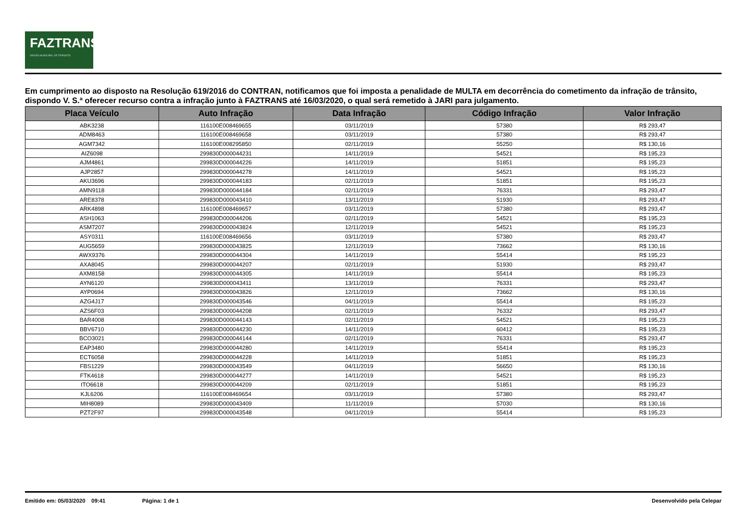FAZTRANS
ÓRGÃO MUNICIPAL DE TRÂNSITO
Em cumprimento ao disposto na Resolução 619/2016 do CONTRAN, notificamos que foi imposta a penalidade de MULTA em decorrência do cometimento da infração de trânsito, dispondo V. S.ª oferecer recurso contra a infração junto à FAZTRANS até 16/03/2020, o qual será remetido à JARI para julgamento.
| Placa Veículo | Auto Infração | Data Infração | Código Infração | Valor Infração |
| --- | --- | --- | --- | --- |
| ABK3238 | 116100E008469655 | 03/11/2019 | 57380 | R$ 293,47 |
| ADM8463 | 116100E008469658 | 03/11/2019 | 57380 | R$ 293,47 |
| AGM7342 | 116100E008295850 | 02/11/2019 | 55250 | R$ 130,16 |
| AIZ6098 | 299830D000044231 | 14/11/2019 | 54521 | R$ 195,23 |
| AJM4861 | 299830D000044226 | 14/11/2019 | 51851 | R$ 195,23 |
| AJP2857 | 299830D000044278 | 14/11/2019 | 54521 | R$ 195,23 |
| AKU3696 | 299830D000044183 | 02/11/2019 | 51851 | R$ 195,23 |
| AMN9118 | 299830D000044184 | 02/11/2019 | 76331 | R$ 293,47 |
| ARE8378 | 299830D000043410 | 13/11/2019 | 51930 | R$ 293,47 |
| ARK4898 | 116100E008469657 | 03/11/2019 | 57380 | R$ 293,47 |
| ASH1063 | 299830D000044206 | 02/11/2019 | 54521 | R$ 195,23 |
| ASM7207 | 299830D000043824 | 12/11/2019 | 54521 | R$ 195,23 |
| ASY0311 | 116100E008469656 | 03/11/2019 | 57380 | R$ 293,47 |
| AUG5659 | 299830D000043825 | 12/11/2019 | 73662 | R$ 130,16 |
| AWX9376 | 299830D000044304 | 14/11/2019 | 55414 | R$ 195,23 |
| AXA8045 | 299830D000044207 | 02/11/2019 | 51930 | R$ 293,47 |
| AXM8158 | 299830D000044305 | 14/11/2019 | 55414 | R$ 195,23 |
| AYN6120 | 299830D000043411 | 13/11/2019 | 76331 | R$ 293,47 |
| AYP0694 | 299830D000043826 | 12/11/2019 | 73662 | R$ 130,16 |
| AZG4J17 | 299830D000043546 | 04/11/2019 | 55414 | R$ 195,23 |
| AZS6F03 | 299830D000044208 | 02/11/2019 | 76332 | R$ 293,47 |
| BAR4008 | 299830D000044143 | 02/11/2019 | 54521 | R$ 195,23 |
| BBV6710 | 299830D000044230 | 14/11/2019 | 60412 | R$ 195,23 |
| BCO3021 | 299830D000044144 | 02/11/2019 | 76331 | R$ 293,47 |
| EAP3480 | 299830D000044280 | 14/11/2019 | 55414 | R$ 195,23 |
| ECT6058 | 299830D000044228 | 14/11/2019 | 51851 | R$ 195,23 |
| FBS1229 | 299830D000043549 | 04/11/2019 | 56650 | R$ 130,16 |
| FTK4618 | 299830D000044277 | 14/11/2019 | 54521 | R$ 195,23 |
| ITO6618 | 299830D000044209 | 02/11/2019 | 51851 | R$ 195,23 |
| KJL6206 | 116100E008469654 | 03/11/2019 | 57380 | R$ 293,47 |
| MIH8089 | 299830D000043409 | 11/11/2019 | 57030 | R$ 130,16 |
| PZT2F97 | 299830D000043548 | 04/11/2019 | 55414 | R$ 195,23 |
Emitido em: 05/03/2020 09:41 Página: 1 de 1 Desenvolvido pela Celepar